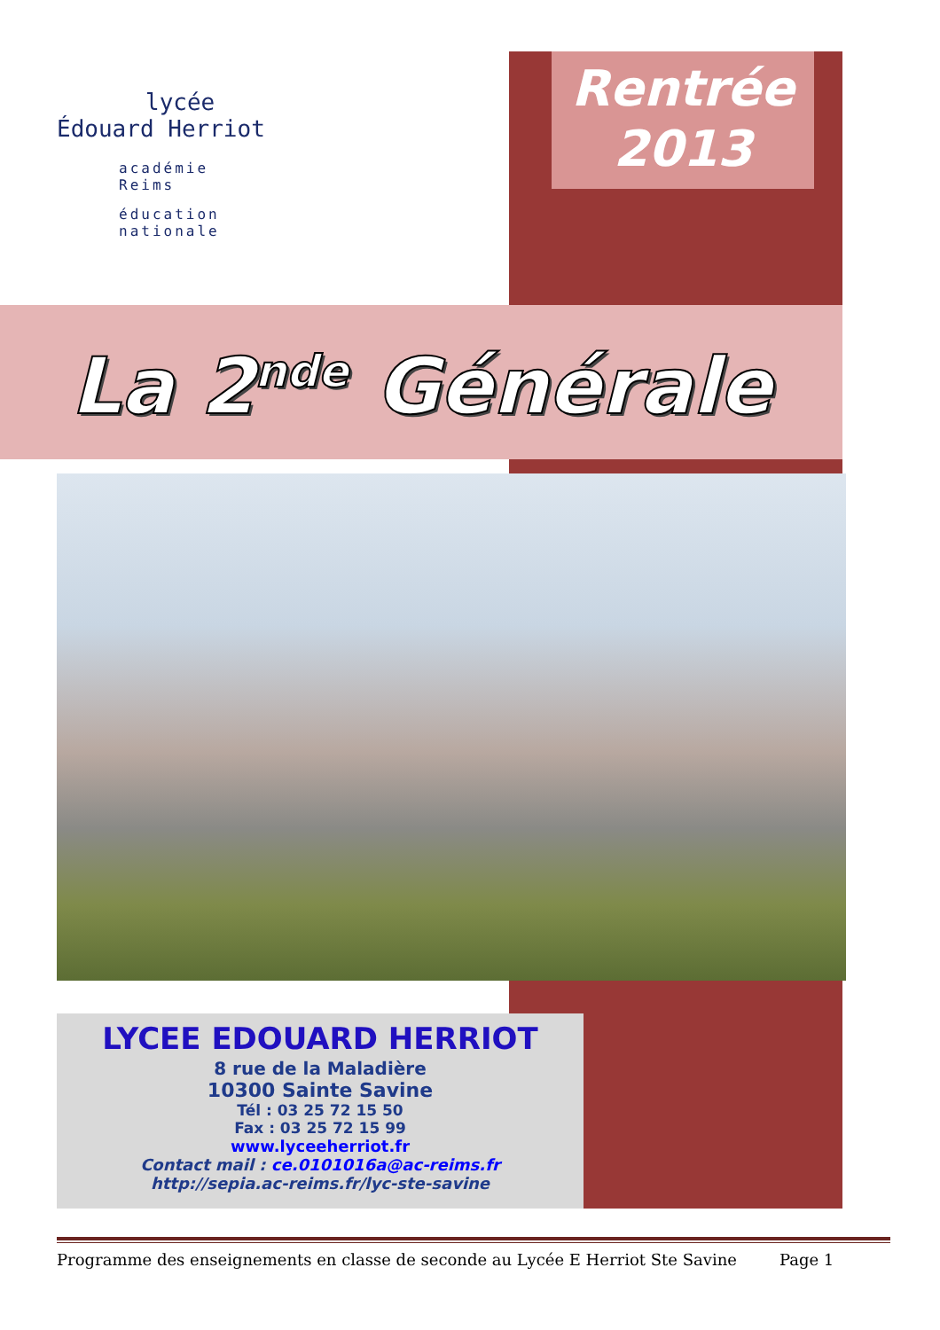lycée
Édouard Herriot
académie
Reims
éducation
nationale
Rentrée
2013
La 2<sup>nde</sup> Générale
LYCEE EDOUARD HERRIOT
8 rue de la Maladière
10300 Sainte Savine
Tél : 03 25 72 15 50
Fax : 03 25 72 15 99
www.lyceeherriot.fr
Contact mail : ce.0101016a@ac-reims.fr
http://sepia.ac-reims.fr/lyc-ste-savine
Programme des enseignements en classe de seconde au Lycée E Herriot Ste Savine Page 1